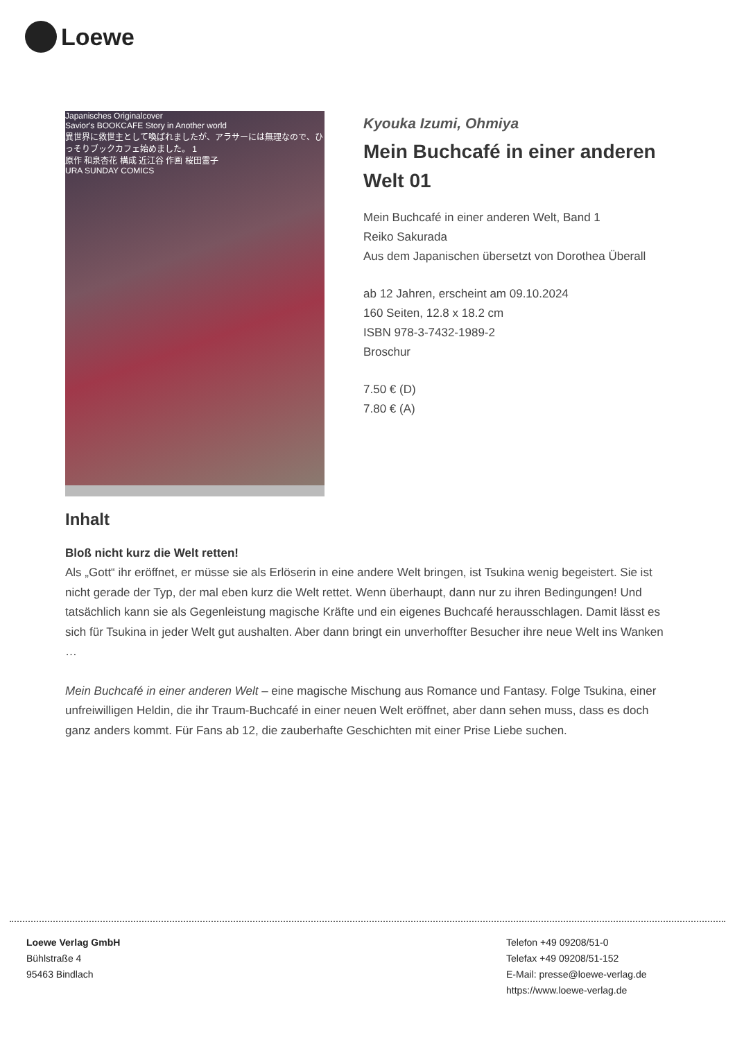Loewe
Japanisches Originalcover
Savior's BOOKCAFE Story in Another world
異世界に救世主として喚ばれましたが、アラサーには無理なので、ひっそりブックカフェ始めました。 1
原作 和泉杏花 構成 近江谷 作画 桜田霊子
URA SUNDAY COMICS
Kyouka Izumi, Ohmiya
Mein Buchcafé in einer anderen Welt 01
Mein Buchcafé in einer anderen Welt, Band 1
Reiko Sakurada
Aus dem Japanischen übersetzt von Dorothea Überall
ab 12 Jahren, erscheint am 09.10.2024
160 Seiten, 12.8 x 18.2 cm
ISBN 978-3-7432-1989-2
Broschur
7.50 € (D)
7.80 € (A)
Inhalt
Bloß nicht kurz die Welt retten!
Als „Gott“ ihr eröffnet, er müsse sie als Erlöserin in eine andere Welt bringen, ist Tsukina wenig begeistert. Sie ist nicht gerade der Typ, der mal eben kurz die Welt rettet. Wenn überhaupt, dann nur zu ihren Bedingungen! Und tatsächlich kann sie als Gegenleistung magische Kräfte und ein eigenes Buchcafé herausschlagen. Damit lässt es sich für Tsukina in jeder Welt gut aushalten. Aber dann bringt ein unverhoffter Besucher ihre neue Welt ins Wanken …
Mein Buchcafé in einer anderen Welt – eine magische Mischung aus Romance und Fantasy. Folge Tsukina, einer unfreiwilligen Heldin, die ihr Traum-Buchcafé in einer neuen Welt eröffnet, aber dann sehen muss, dass es doch ganz anders kommt. Für Fans ab 12, die zauberhafte Geschichten mit einer Prise Liebe suchen.
Loewe Verlag GmbH
Bühlstraße 4
95463 Bindlach
Telefon +49 09208/51-0
Telefax +49 09208/51-152
E-Mail: presse@loewe-verlag.de
https://www.loewe-verlag.de